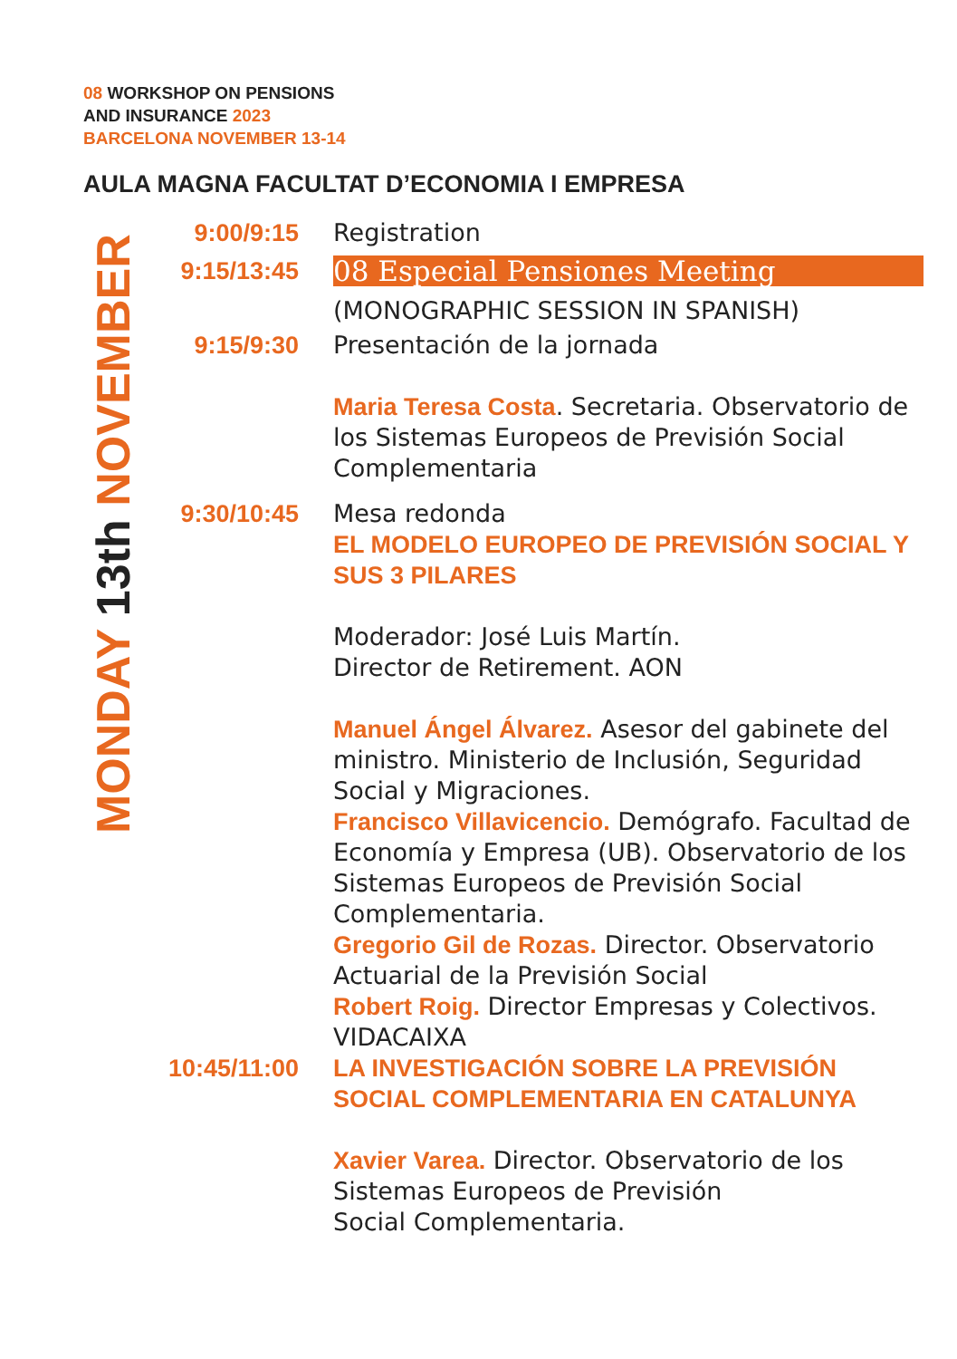08 WORKSHOP ON PENSIONS
AND INSURANCE 2023
BARCELONA NOVEMBER 13-14
AULA MAGNA FACULTAT D’ECONOMIA I EMPRESA
MONDAY 13th NOVEMBER
9:00/9:15 Registration
9:15/13:45 08 Especial Pensiones Meeting
(MONOGRAPHIC SESSION IN SPANISH)
9:15/9:30 Presentación de la jornada
Maria Teresa Costa. Secretaria. Observatorio de los Sistemas Europeos de Previsión Social Complementaria
9:30/10:45 Mesa redonda
EL MODELO EUROPEO DE PREVISIÓN SOCIAL Y SUS 3 PILARES
Moderador: José Luis Martín.
Director de Retirement. AON
Manuel Ángel Álvarez. Asesor del gabinete del ministro. Ministerio de Inclusión, Seguridad Social y Migraciones.
Francisco Villavicencio. Demógrafo. Facultad de Economía y Empresa (UB). Observatorio de los Sistemas Europeos de Previsión Social Complementaria.
Gregorio Gil de Rozas. Director. Observatorio Actuarial de la Previsión Social
Robert Roig. Director Empresas y Colectivos. VIDACAIXA
10:45/11:00
LA INVESTIGACIÓN SOBRE LA PREVISIÓN SOCIAL COMPLEMENTARIA EN CATALUNYA
Xavier Varea. Director. Observatorio de los Sistemas Europeos de Previsión
Social Complementaria.